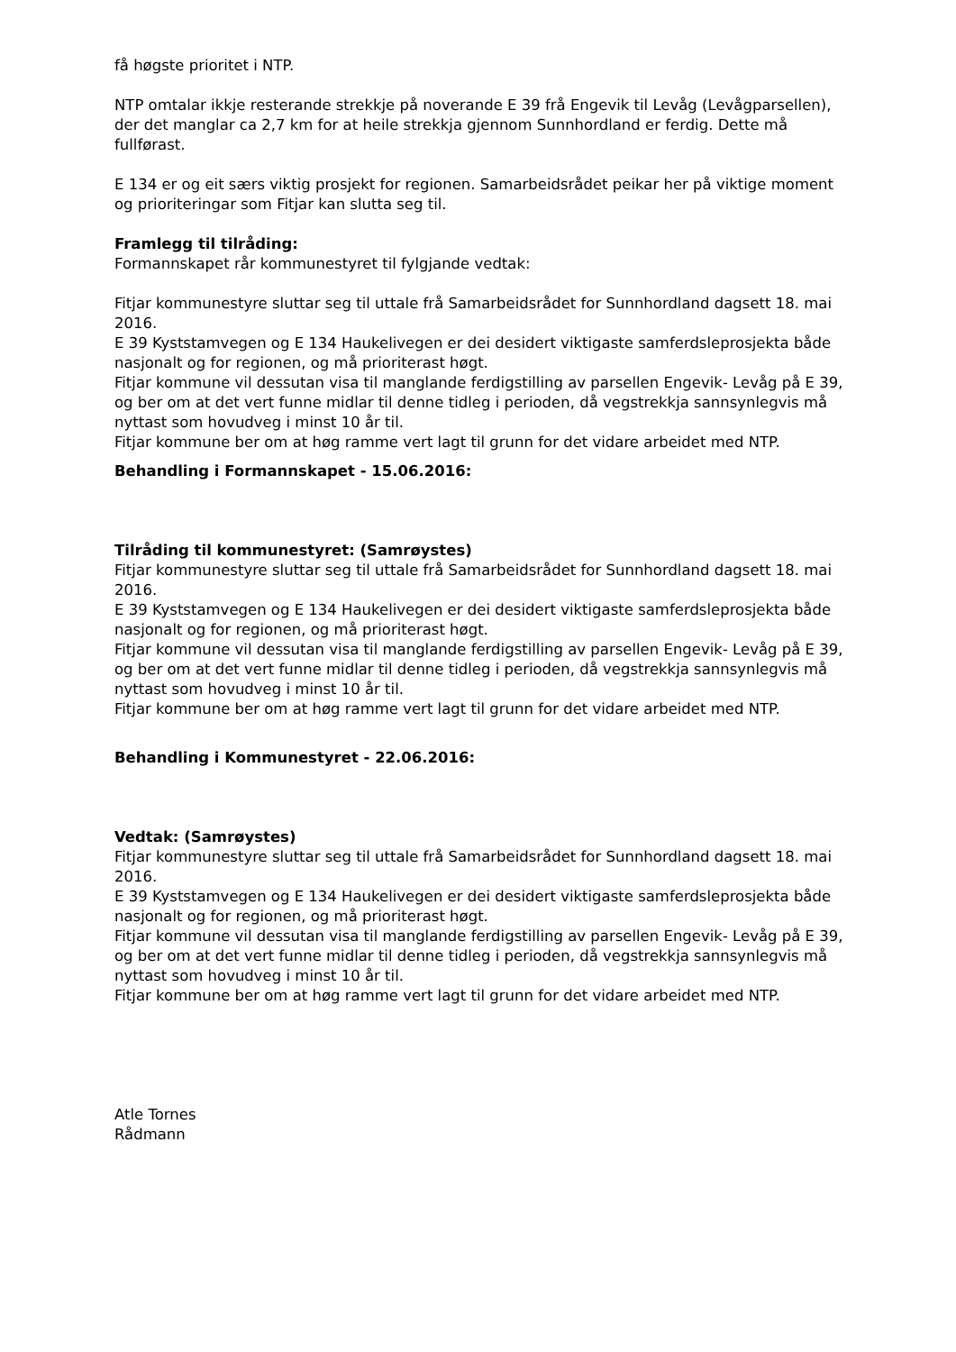få høgste prioritet i NTP.
NTP omtalar ikkje resterande strekkje på noverande E 39 frå Engevik til Levåg (Levågparsellen), der det manglar ca 2,7 km for at heile strekkja gjennom Sunnhordland er ferdig. Dette må fullførast.
E 134 er og eit særs viktig prosjekt for regionen. Samarbeidsrådet peikar her på viktige moment og prioriteringar som Fitjar kan slutta seg til.
Framlegg til tilråding:
Formannskapet rår kommunestyret til fylgjande vedtak:
Fitjar kommunestyre sluttar seg til uttale frå Samarbeidsrådet for Sunnhordland dagsett 18. mai 2016.
E 39 Kyststamvegen og E 134 Haukelivegen er dei desidert viktigaste samferdsleprosjekta både nasjonalt og for regionen, og må prioriterast høgt.
Fitjar kommune vil dessutan visa til manglande ferdigstilling av parsellen Engevik- Levåg på E 39, og ber om at det vert funne midlar til denne tidleg i perioden, då vegstrekkja sannsynlegvis må nyttast som hovudveg i minst 10 år til.
Fitjar kommune ber om at høg ramme vert lagt til grunn for det vidare arbeidet med NTP.
Behandling i Formannskapet - 15.06.2016:
Tilråding til kommunestyret: (Samrøystes)
Fitjar kommunestyre sluttar seg til uttale frå Samarbeidsrådet for Sunnhordland dagsett 18. mai 2016.
E 39 Kyststamvegen og E 134 Haukelivegen er dei desidert viktigaste samferdsleprosjekta både nasjonalt og for regionen, og må prioriterast høgt.
Fitjar kommune vil dessutan visa til manglande ferdigstilling av parsellen Engevik- Levåg på E 39, og ber om at det vert funne midlar til denne tidleg i perioden, då vegstrekkja sannsynlegvis må nyttast som hovudveg i minst 10 år til.
Fitjar kommune ber om at høg ramme vert lagt til grunn for det vidare arbeidet med NTP.
Behandling i Kommunestyret - 22.06.2016:
Vedtak: (Samrøystes)
Fitjar kommunestyre sluttar seg til uttale frå Samarbeidsrådet for Sunnhordland dagsett 18. mai 2016.
E 39 Kyststamvegen og E 134 Haukelivegen er dei desidert viktigaste samferdsleprosjekta både nasjonalt og for regionen, og må prioriterast høgt.
Fitjar kommune vil dessutan visa til manglande ferdigstilling av parsellen Engevik- Levåg på E 39, og ber om at det vert funne midlar til denne tidleg i perioden, då vegstrekkja sannsynlegvis må nyttast som hovudveg i minst 10 år til.
Fitjar kommune ber om at høg ramme vert lagt til grunn for det vidare arbeidet med NTP.
Atle Tornes
Rådmann